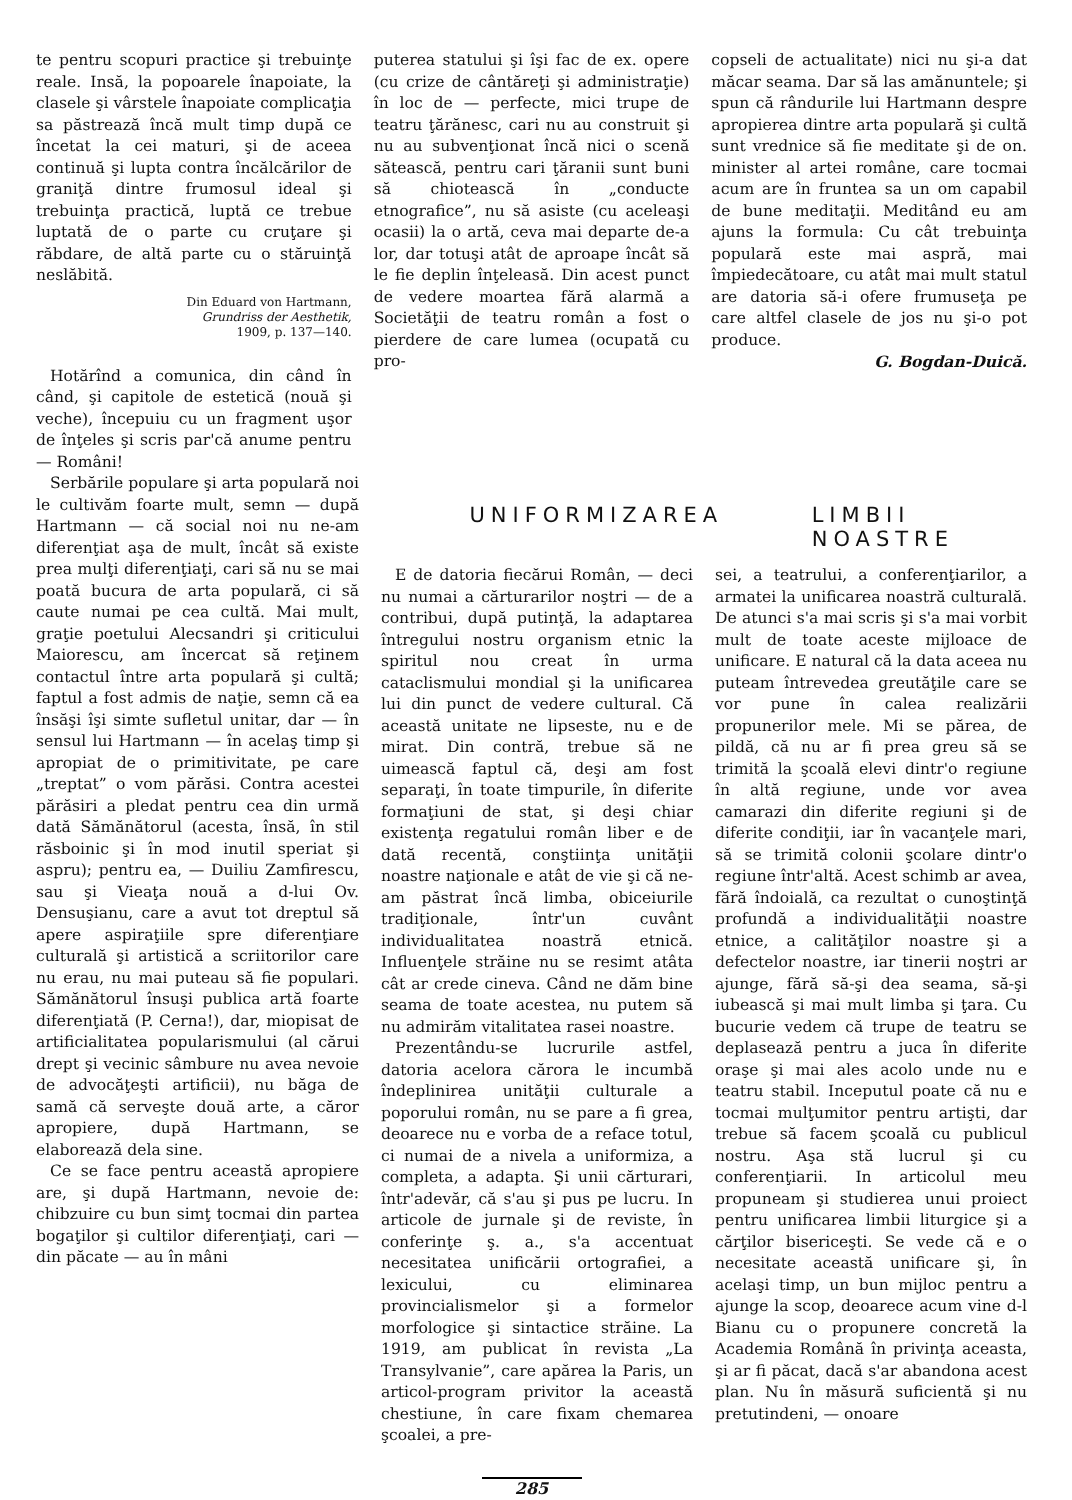te pentru scopuri practice şi trebuinţe reale. Insă, la popoarele înapoiate, la clasele şi vârstele înapoiate complicaţia sa păstrează încă mult timp după ce încetat la cei maturi, şi de aceea continuă şi lupta contra încălcărilor de graniţă dintre frumosul ideal şi trebuinţa practică, luptă ce trebue luptată de o parte cu cruţare şi răbdare, de altă parte cu o stăruinţă neslăbită.
Din Eduard von Hartmann,
Grundriss der Aesthetik,
1909, p. 137—140.
Hotărînd a comunica, din când în când, şi capitole de estetică (nouă şi veche), începuiu cu un fragment uşor de înţeles şi scris par'că anume pentru — Români!
puterea statului şi îşi fac de ex. opere (cu crize de cântăreţi şi administraţie) în loc de — perfecte, mici trupe de teatru ţărănesc, cari nu au construit şi nu au subvenţionat încă nici o scenă sătească, pentru cari ţăranii sunt buni să chiotească în „conducte etnografice”, nu să asiste (cu aceleaşi ocasii) la o artă, ceva mai departe de-a lor, dar totuşi atât de aproape încât să le fie deplin înţeleasă. Din acest punct de vedere moartea fără alarmă a Societăţii de teatru român a fost o pierdere de care lumea (ocupată cu pro-
copseli de actualitate) nici nu şi-a dat măcar seama. Dar să las amănuntele; şi spun că rândurile lui Hartmann despre apropierea dintre arta populară şi cultă sunt vrednice să fie meditate şi de on. minister al artei române, care tocmai acum are în fruntea sa un om capabil de bune meditaţii. Meditând eu am ajuns la formula: Cu cât trebuinţa populară este mai aspră, mai împiedecătoare, cu atât mai mult statul are datoria să-i ofere frumuseţa pe care altfel clasele de jos nu şi-o pot produce.
G. Bogdan-Duică.
Serbările populare şi arta populară noi le cultivăm foarte mult, semn — după Hartmann — că social noi nu ne-am diferenţiat aşa de mult, încât să existe prea mulţi diferenţiaţi, cari să nu se mai poată bucura de arta populară, ci să caute numai pe cea cultă. Mai mult, graţie poetului Alecsandri şi criticului Maiorescu, am încercat să reţinem contactul între arta populară şi cultă; faptul a fost admis de naţie, semn că ea însăşi îşi simte sufletul unitar, dar — în sensul lui Hartmann — în acelaş timp şi apropiat de o primitivitate, pe care „treptat” o vom părăsi. Contra acestei părăsiri a pledat pentru cea din urmă dată Sămănătorul (acesta, însă, în stil răsboinic şi în mod inutil speriat şi aspru); pentru ea, — Duiliu Zamfirescu, sau şi Vieaţa nouă a d-lui Ov. Densuşianu, care a avut tot dreptul să apere aspiraţiile spre diferenţiare culturală şi artistică a scriitorilor care nu erau, nu mai puteau să fie populari. Sămănătorul însuşi publica artă foarte diferenţiată (P. Cerna!), dar, miopisat de artificialitatea popularismului (al cărui drept şi vecinic sâmbure nu avea nevoie de advocăţeşti artificii), nu băga de samă că serveşte două arte, a căror apropiere, după Hartmann, se elaborează dela sine.
Ce se face pentru această apropiere are, şi după Hartmann, nevoie de: chibzuire cu bun simţ tocmai din partea bogaţilor şi cultilor diferenţiaţi, cari — din păcate — au în mâni
UNIFORMIZAREA LIMBII NOASTRE
E de datoria fiecărui Român, — deci nu numai a cărturarilor noştri — de a contribui, după putinţă, la adaptarea întregului nostru organism etnic la spiritul nou creat în urma cataclismului mondial şi la unificarea lui din punct de vedere cultural. Că această unitate ne lipseste, nu e de mirat. Din contră, trebue să ne uimească faptul că, deşi am fost separaţi, în toate timpurile, în diferite formaţiuni de stat, şi deşi chiar existenţa regatului român liber e de dată recentă, conştiinţa unităţii noastre naţionale e atât de vie şi că ne-am păstrat încă limba, obiceiurile tradiţionale, într'un cuvânt individualitatea noastră etnică. Influenţele străine nu se resimt atâta cât ar crede cineva. Când ne dăm bine seama de toate acestea, nu putem să nu admirăm vitalitatea rasei noastre.
Prezentându-se lucrurile astfel, datoria acelora cărora le incumbă îndeplinirea unităţii culturale a poporului român, nu se pare a fi grea, deoarece nu e vorba de a reface totul, ci numai de a nivela a uniformiza, a completa, a adapta. Şi unii cărturari, într'adevăr, că s'au şi pus pe lucru. In articole de jurnale şi de reviste, în conferinţe ş. a., s'a accentuat necesitatea unificării ortografiei, a lexicului, cu eliminarea provincialismelor şi a formelor morfologice şi sintactice străine. La 1919, am publicat în revista „La Transylvanie”, care apărea la Paris, un articol-program privitor la această chestiune, în care fixam chemarea şcoalei, a pre-
sei, a teatrului, a conferenţiarilor, a armatei la unificarea noastră culturală. De atunci s'a mai scris şi s'a mai vorbit mult de toate aceste mijloace de unificare. E natural că la data aceea nu puteam întrevedea greutăţile care se vor pune în calea realizării propunerilor mele. Mi se părea, de pildă, că nu ar fi prea greu să se trimită la şcoală elevi dintr'o regiune în altă regiune, unde vor avea camarazi din diferite regiuni şi de diferite condiţii, iar în vacanţele mari, să se trimită colonii şcolare dintr'o regiune într'altă. Acest schimb ar avea, fără îndoială, ca rezultat o cunoştinţă profundă a individualităţii noastre etnice, a calităţilor noastre şi a defectelor noastre, iar tinerii noştri ar ajunge, fără să-şi dea seama, să-şi iubească şi mai mult limba şi ţara. Cu bucurie vedem că trupe de teatru se deplasează pentru a juca în diferite oraşe şi mai ales acolo unde nu e teatru stabil. Inceputul poate că nu e tocmai mulţumitor pentru artişti, dar trebue să facem şcoală cu publicul nostru. Aşa stă lucrul şi cu conferenţiarii. In articolul meu propuneam şi studierea unui proiect pentru unificarea limbii liturgice şi a cărţilor bisericeşti. Se vede că e o necesitate această unificare şi, în acelaşi timp, un bun mijloc pentru a ajunge la scop, deoarece acum vine d-l Bianu cu o propunere concretă la Academia Română în privinţa aceasta, şi ar fi păcat, dacă s'ar abandona acest plan. Nu în măsură suficientă şi nu pretutindeni, — onoare
285